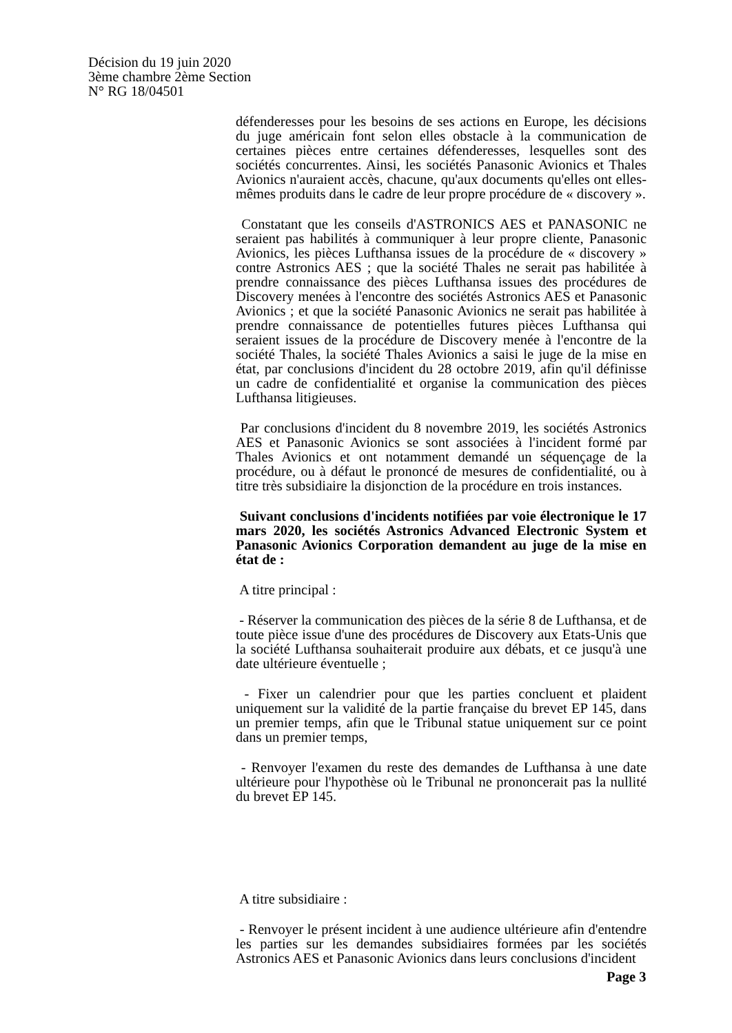Décision du 19 juin 2020
3ème chambre 2ème Section
N° RG 18/04501
défenderesses pour les besoins de ses actions en Europe, les décisions du juge américain font selon elles obstacle à la communication de certaines pièces entre certaines défenderesses, lesquelles sont des sociétés concurrentes. Ainsi, les sociétés Panasonic Avionics et Thales Avionics n'auraient accès, chacune, qu'aux documents qu'elles ont elles-mêmes produits dans le cadre de leur propre procédure de « discovery ».
Constatant que les conseils d'ASTRONICS AES et PANASONIC ne seraient pas habilités à communiquer à leur propre cliente, Panasonic Avionics, les pièces Lufthansa issues de la procédure de « discovery » contre Astronics AES ; que la société Thales ne serait pas habilitée à prendre connaissance des pièces Lufthansa issues des procédures de Discovery menées à l'encontre des sociétés Astronics AES et Panasonic Avionics ; et que la société Panasonic Avionics ne serait pas habilitée à prendre connaissance de potentielles futures pièces Lufthansa qui seraient issues de la procédure de Discovery menée à l'encontre de la société Thales, la société Thales Avionics a saisi le juge de la mise en état, par conclusions d'incident du 28 octobre 2019, afin qu'il définisse un cadre de confidentialité et organise la communication des pièces Lufthansa litigieuses.
Par conclusions d'incident du 8 novembre 2019, les sociétés Astronics AES et Panasonic Avionics se sont associées à l'incident formé par Thales Avionics et ont notamment demandé un séquençage de la procédure, ou à défaut le prononcé de mesures de confidentialité, ou à titre très subsidiaire la disjonction de la procédure en trois instances.
Suivant conclusions d'incidents notifiées par voie électronique le 17 mars 2020, les sociétés Astronics Advanced Electronic System et Panasonic Avionics Corporation demandent au juge de la mise en état de :
A titre principal :
- Réserver la communication des pièces de la série 8 de Lufthansa, et de toute pièce issue d'une des procédures de Discovery aux Etats-Unis que la société Lufthansa souhaiterait produire aux débats, et ce jusqu'à une date ultérieure éventuelle ;
- Fixer un calendrier pour que les parties concluent et plaident uniquement sur la validité de la partie française du brevet EP 145, dans un premier temps, afin que le Tribunal statue uniquement sur ce point dans un premier temps,
- Renvoyer l'examen du reste des demandes de Lufthansa à une date ultérieure pour l'hypothèse où le Tribunal ne prononcerait pas la nullité du brevet EP 145.
A titre subsidiaire :
- Renvoyer le présent incident à une audience ultérieure afin d'entendre les parties sur les demandes subsidiaires formées par les sociétés Astronics AES et Panasonic Avionics dans leurs conclusions d'incident
Page 3